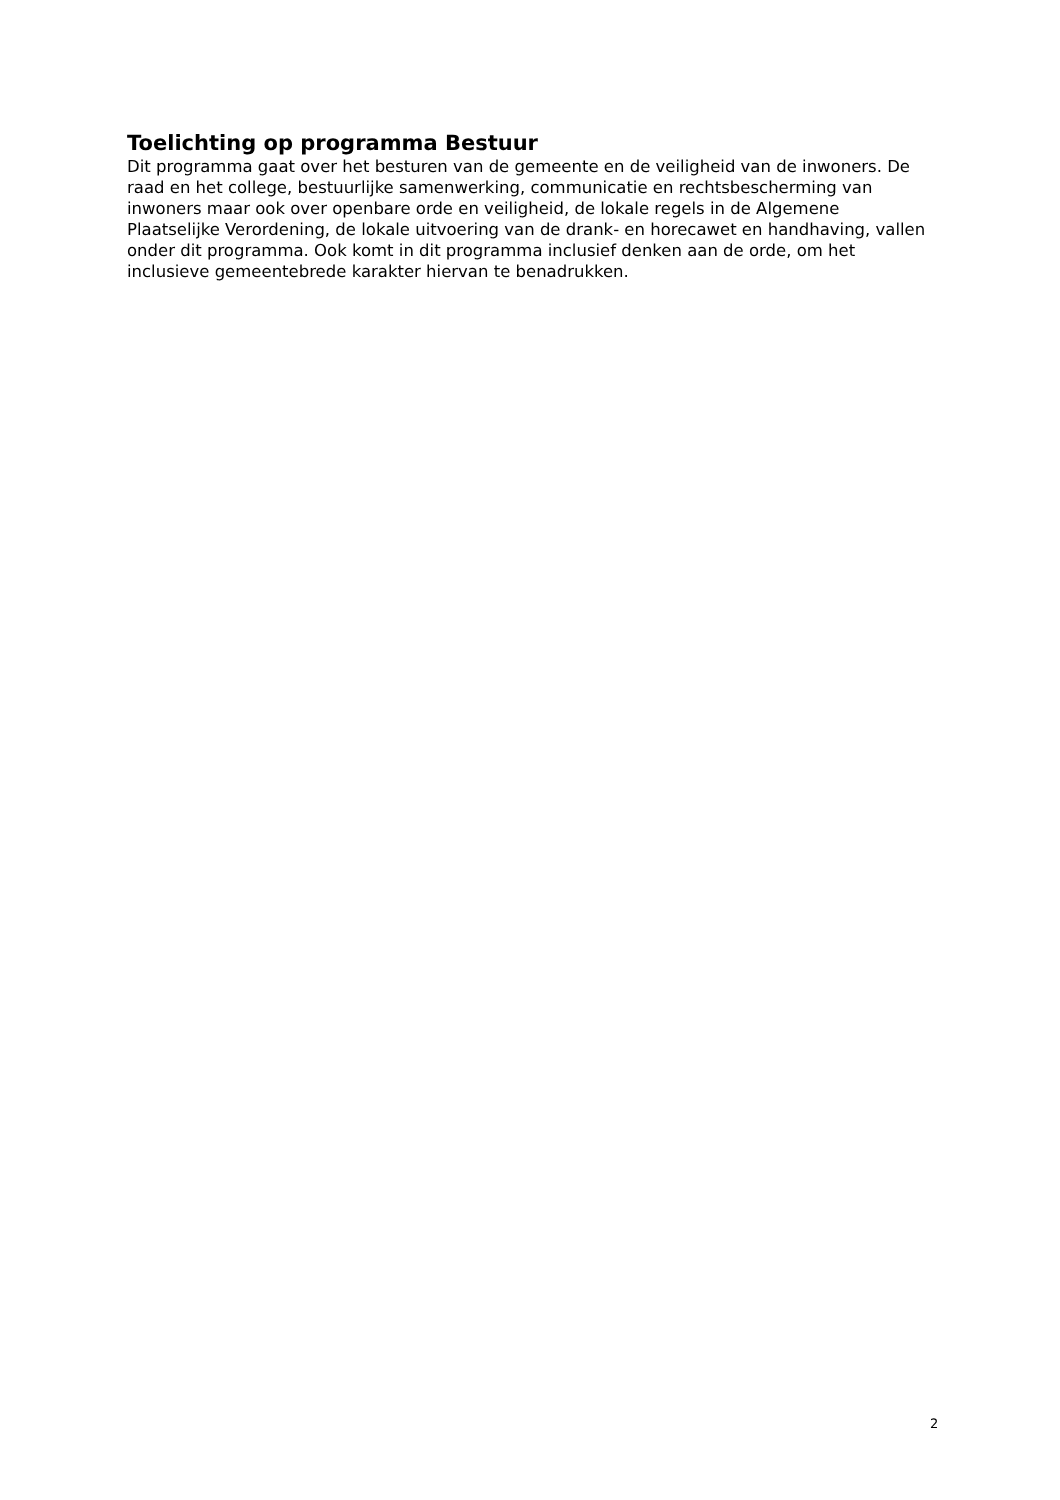Toelichting op programma Bestuur
Dit programma gaat over het besturen van de gemeente en de veiligheid van de inwoners. De raad en het college, bestuurlijke samenwerking, communicatie en rechtsbescherming van inwoners maar ook over openbare orde en veiligheid, de lokale regels in de Algemene Plaatselijke Verordening, de lokale uitvoering van de drank- en horecawet en handhaving, vallen onder dit programma. Ook komt in dit programma inclusief denken aan de orde, om het inclusieve gemeentebrede karakter hiervan te benadrukken.
2